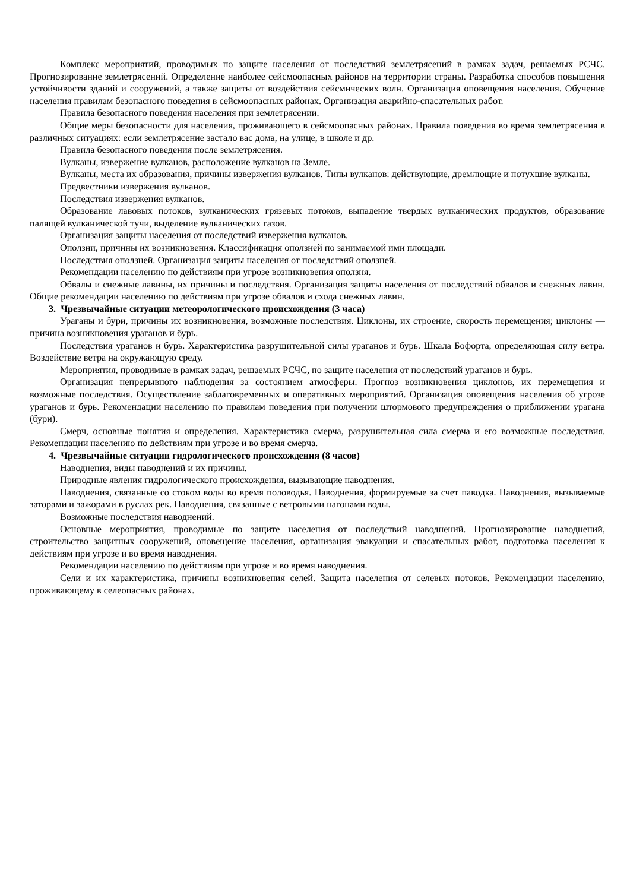Комплекс мероприятий, проводимых по защите населения от последствий землетрясений в рамках задач, решаемых РСЧС. Прогнозирование землетрясений. Определение наиболее сейсмоопасных районов на территории страны. Разработка способов повышения устойчивости зданий и сооружений, а также защиты от воздействия сейсмических волн. Организация оповещения населения. Обучение населения правилам безопасного поведения в сейсмоопасных районах. Организация аварийно-спасательных работ.
Правила безопасного поведения населения при землетрясении.
Общие меры безопасности для населения, проживающего в сейсмоопасных районах. Правила поведения во время землетрясения в различных ситуациях: если землетрясение застало вас дома, на улице, в школе и др.
Правила безопасного поведения после землетрясения.
Вулканы, извержение вулканов, расположение вулканов на Земле.
Вулканы, места их образования, причины извержения вулканов. Типы вулканов: действующие, дремлющие и потухшие вулканы.
Предвестники извержения вулканов.
Последствия извержения вулканов.
Образование лавовых потоков, вулканических грязевых потоков, выпадение твердых вулканических продуктов, образование палящей вулканической тучи, выделение вулканических газов.
Организация защиты населения от последствий извержения вулканов.
Оползни, причины их возникновения. Классификация оползней по занимаемой ими площади.
Последствия оползней. Организация защиты населения от последствий оползней.
Рекомендации населению по действиям при угрозе возникновения оползня.
Обвалы и снежные лавины, их причины и последствия. Организация защиты населения от последствий обвалов и снежных лавин. Общие рекомендации населению по действиям при угрозе обвалов и схода снежных лавин.
3. Чрезвычайные ситуации метеорологического происхождения (3 часа)
Ураганы и бури, причины их возникновения, возможные последствия. Циклоны, их строение, скорость перемещения; циклоны — причина возникновения ураганов и бурь.
Последствия ураганов и бурь. Характеристика разрушительной силы ураганов и бурь. Шкала Бофорта, определяющая силу ветра. Воздействие ветра на окружающую среду.
Мероприятия, проводимые в рамках задач, решаемых РСЧС, по защите населения от последствий ураганов и бурь.
Организация непрерывного наблюдения за состоянием атмосферы. Прогноз возникновения циклонов, их перемещения и возможные последствия. Осуществление заблаговременных и оперативных мероприятий. Организация оповещения населения об угрозе ураганов и бурь. Рекомендации населению по правилам поведения при получении штормового предупреждения о приближении урагана (бури).
Смерч, основные понятия и определения. Характеристика смерча, разрушительная сила смерча и его возможные последствия. Рекомендации населению по действиям при угрозе и во время смерча.
4. Чрезвычайные ситуации гидрологического происхождения (8 часов)
Наводнения, виды наводнений и их причины.
Природные явления гидрологического происхождения, вызывающие наводнения.
Наводнения, связанные со стоком воды во время половодья. Наводнения, формируемые за счет паводка. Наводнения, вызываемые заторами и зажорами в руслах рек. Наводнения, связанные с ветровыми нагонами воды.
Возможные последствия наводнений.
Основные мероприятия, проводимые по защите населения от последствий наводнений. Прогнозирование наводнений, строительство защитных сооружений, оповещение населения, организация эвакуации и спасательных работ, подготовка населения к действиям при угрозе и во время наводнения.
Рекомендации населению по действиям при угрозе и во время наводнения.
Сели и их характеристика, причины возникновения селей. Защита населения от селевых потоков. Рекомендации населению, проживающему в селеопасных районах.